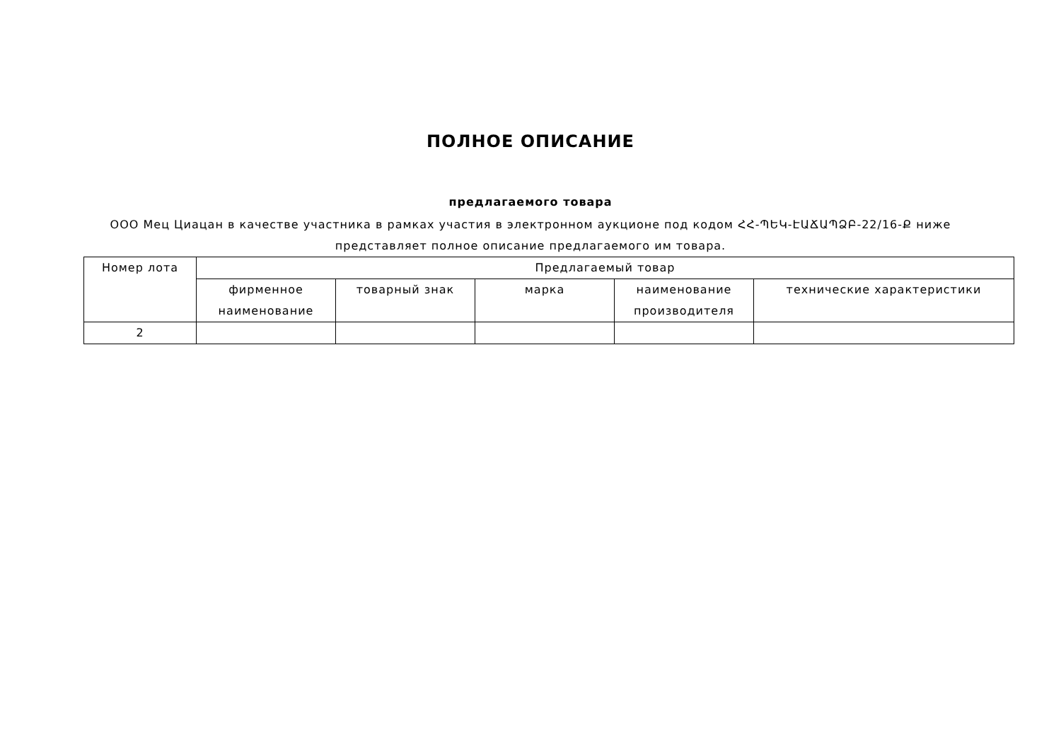ПОЛНОЕ ОПИСАНИЕ
предлагаемого товара
ООО Мец Циацан в качестве участника в рамках участия в электронном аукционе под кодом ՀՀ-ՊԵԿ-ԷԱՃԱՊՁԲ-22/16-Ք ниже представляет полное описание предлагаемого им товара.
| Номер лота | Предлагаемый товар | | | | |
| --- | --- | --- | --- | --- | --- |
| | фирменное наименование | товарный знак | марка | наименование производителя | технические характеристики |
| 2 | | | | | |